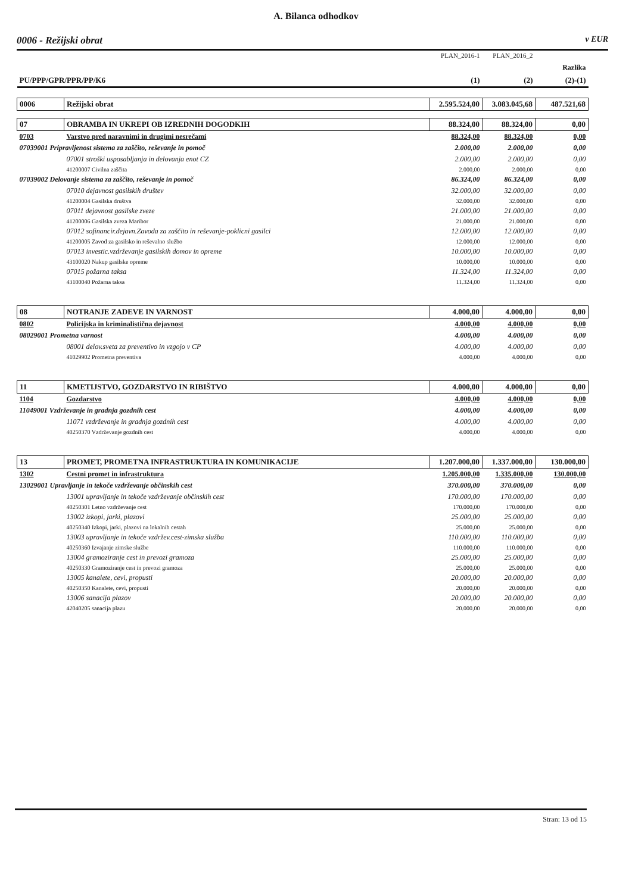A. Bilanca odhodkov
0006 - Režijski obrat v EUR
| | | PLAN_2016-1 | PLAN_2016_2 | |
| | | | | Razlika |
| PU/PPP/GPR/PPR/PP/K6 | | (1) | (2) | (2)-(1) |
| 0006 | Režijski obrat | 2.595.524,00 | 3.083.045,68 | 487.521,68 |
| 07 | OBRAMBA IN UKREPI OB IZREDNIH DOGODKIH | 88.324,00 | 88.324,00 | 0,00 |
| 0703 | Varstvo pred naravnimi in drugimi nesrečami | 88.324,00 | 88.324,00 | 0,00 |
| 07039001 Pripravljenost sistema za zaščito, reševanje in pomoč | | 2.000,00 | 2.000,00 | 0,00 |
| | 07001 stroški usposabljanja in delovanja enot CZ | 2.000,00 | 2.000,00 | 0,00 |
| | 41200007 Civilna zaščita | 2.000,00 | 2.000,00 | 0,00 |
| 07039002 Delovanje sistema za zaščito, reševanje in pomoč | | 86.324,00 | 86.324,00 | 0,00 |
| | 07010 dejavnost gasilskih društev | 32.000,00 | 32.000,00 | 0,00 |
| | 41200004 Gasilska društva | 32.000,00 | 32.000,00 | 0,00 |
| | 07011 dejavnost gasilske zveze | 21.000,00 | 21.000,00 | 0,00 |
| | 41200006 Gasilska zveza Maribor | 21.000,00 | 21.000,00 | 0,00 |
| | 07012 sofinancir.dejavn.Zavoda za zaščito in reševanje-poklicni gasilci | 12.000,00 | 12.000,00 | 0,00 |
| | 41200005 Zavod za gasilsko in reševalno službo | 12.000,00 | 12.000,00 | 0,00 |
| | 07013 investic.vzdrževanje gasilskih domov in opreme | 10.000,00 | 10.000,00 | 0,00 |
| | 43100020 Nakup gasilske opreme | 10.000,00 | 10.000,00 | 0,00 |
| | 07015 požarna taksa | 11.324,00 | 11.324,00 | 0,00 |
| | 43100040 Požarna taksa | 11.324,00 | 11.324,00 | 0,00 |
| 08 | NOTRANJE ZADEVE IN VARNOST | 4.000,00 | 4.000,00 | 0,00 |
| 0802 | Policijska in kriminalistična dejavnost | 4.000,00 | 4.000,00 | 0,00 |
| 08029001 Prometna varnost | | 4.000,00 | 4.000,00 | 0,00 |
| | 08001 delov.sveta za preventivo in vzgojo v CP | 4.000,00 | 4.000,00 | 0,00 |
| | 41029902 Prometna preventiva | 4.000,00 | 4.000,00 | 0,00 |
| 11 | KMETIJSTVO, GOZDARSTVO IN RIBIŠTVO | 4.000,00 | 4.000,00 | 0,00 |
| 1104 | Gozdarstvo | 4.000,00 | 4.000,00 | 0,00 |
| 11049001 Vzdrževanje in gradnja gozdnih cest | | 4.000,00 | 4.000,00 | 0,00 |
| | 11071 vzdrževanje in gradnja gozdnih cest | 4.000,00 | 4.000,00 | 0,00 |
| | 40250370 Vzdrževanje gozdnih cest | 4.000,00 | 4.000,00 | 0,00 |
| 13 | PROMET, PROMETNA INFRASTRUKTURA IN KOMUNIKACIJE | 1.207.000,00 | 1.337.000,00 | 130.000,00 |
| 1302 | Cestni promet in infrastruktura | 1.205.000,00 | 1.335.000,00 | 130.000,00 |
| 13029001 Upravljanje in tekoče vzdrževanje občinskih cest | | 370.000,00 | 370.000,00 | 0,00 |
| | 13001 upravljanje in tekoče vzdrževanje občinskih cest | 170.000,00 | 170.000,00 | 0,00 |
| | 40250301 Letno vzdrževanje cest | 170.000,00 | 170.000,00 | 0,00 |
| | 13002 izkopi, jarki, plazovi | 25.000,00 | 25.000,00 | 0,00 |
| | 40250340 Izkopi, jarki, plazovi na lokalnih cestah | 25.000,00 | 25.000,00 | 0,00 |
| | 13003 upravljanje in tekoče vzdržev.cest-zimska služba | 110.000,00 | 110.000,00 | 0,00 |
| | 40250360 Izvajanje zimske službe | 110.000,00 | 110.000,00 | 0,00 |
| | 13004 gramoziranje cest in prevozi gramoza | 25.000,00 | 25.000,00 | 0,00 |
| | 40250330 Gramoziranje cest in prevozi gramoza | 25.000,00 | 25.000,00 | 0,00 |
| | 13005 kanalete, cevi, propusti | 20.000,00 | 20.000,00 | 0,00 |
| | 40250350 Kanalete, cevi, propusti | 20.000,00 | 20.000,00 | 0,00 |
| | 13006 sanacija plazov | 20.000,00 | 20.000,00 | 0,00 |
| | 42040205 sanacija plazu | 20.000,00 | 20.000,00 | 0,00 |
Stran: 13 od 15